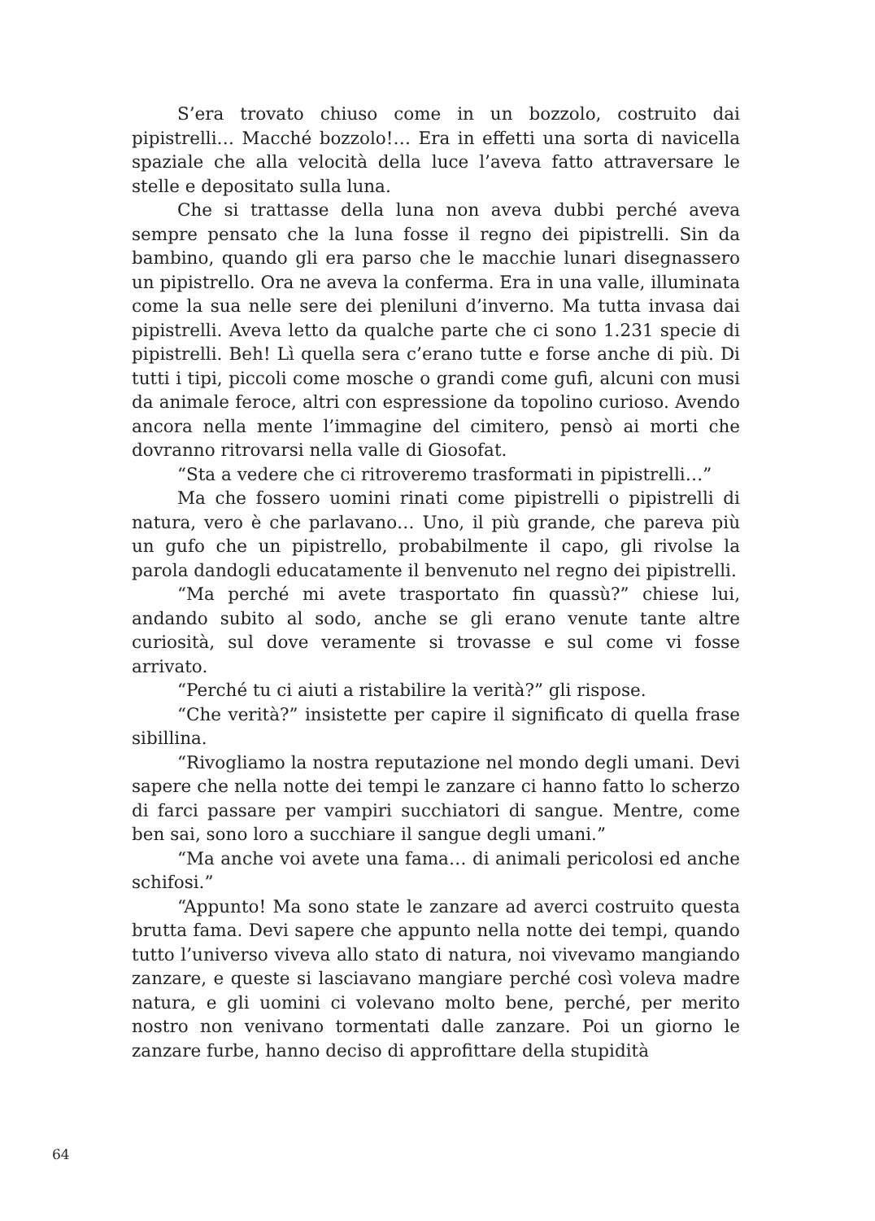S’era trovato chiuso come in un bozzolo, costruito dai pipistrelli… Macché bozzolo!… Era in effetti una sorta di navicella spaziale che alla velocità della luce l’aveva fatto attraversare le stelle e depositato sulla luna.
Che si trattasse della luna non aveva dubbi perché aveva sempre pensato che la luna fosse il regno dei pipistrelli. Sin da bambino, quando gli era parso che le macchie lunari disegnassero un pipistrello. Ora ne aveva la conferma. Era in una valle, illuminata come la sua nelle sere dei pleniluni d’inverno. Ma tutta invasa dai pipistrelli. Aveva letto da qualche parte che ci sono 1.231 specie di pipistrelli. Beh! Lì quella sera c’erano tutte e forse anche di più. Di tutti i tipi, piccoli come mosche o grandi come gufi, alcuni con musi da animale feroce, altri con espressione da topolino curioso. Avendo ancora nella mente l’immagine del cimitero, pensò ai morti che dovranno ritrovarsi nella valle di Giosofat.
“Sta a vedere che ci ritroveremo trasformati in pipistrelli…”
Ma che fossero uomini rinati come pipistrelli o pipistrelli di natura, vero è che parlavano… Uno, il più grande, che pareva più un gufo che un pipistrello, probabilmente il capo, gli rivolse la parola dandogli educatamente il benvenuto nel regno dei pipistrelli.
“Ma perché mi avete trasportato fin quassù?” chiese lui, andando subito al sodo, anche se gli erano venute tante altre curiosità, sul dove veramente si trovasse e sul come vi fosse arrivato.
“Perché tu ci aiuti a ristabilire la verità?” gli rispose.
“Che verità?” insistette per capire il significato di quella frase sibillina.
“Rivogliamo la nostra reputazione nel mondo degli umani. Devi sapere che nella notte dei tempi le zanzare ci hanno fatto lo scherzo di farci passare per vampiri succhiatori di sangue. Mentre, come ben sai, sono loro a succhiare il sangue degli umani.”
“Ma anche voi avete una fama… di animali pericolosi ed anche schifosi.”
“Appunto! Ma sono state le zanzare ad averci costruito questa brutta fama. Devi sapere che appunto nella notte dei tempi, quando tutto l’universo viveva allo stato di natura, noi vivevamo mangiando zanzare, e queste si lasciavano mangiare perché così voleva madre natura, e gli uomini ci volevano molto bene, perché, per merito nostro non venivano tormentati dalle zanzare. Poi un giorno le zanzare furbe, hanno deciso di approfittare della stupidità
64